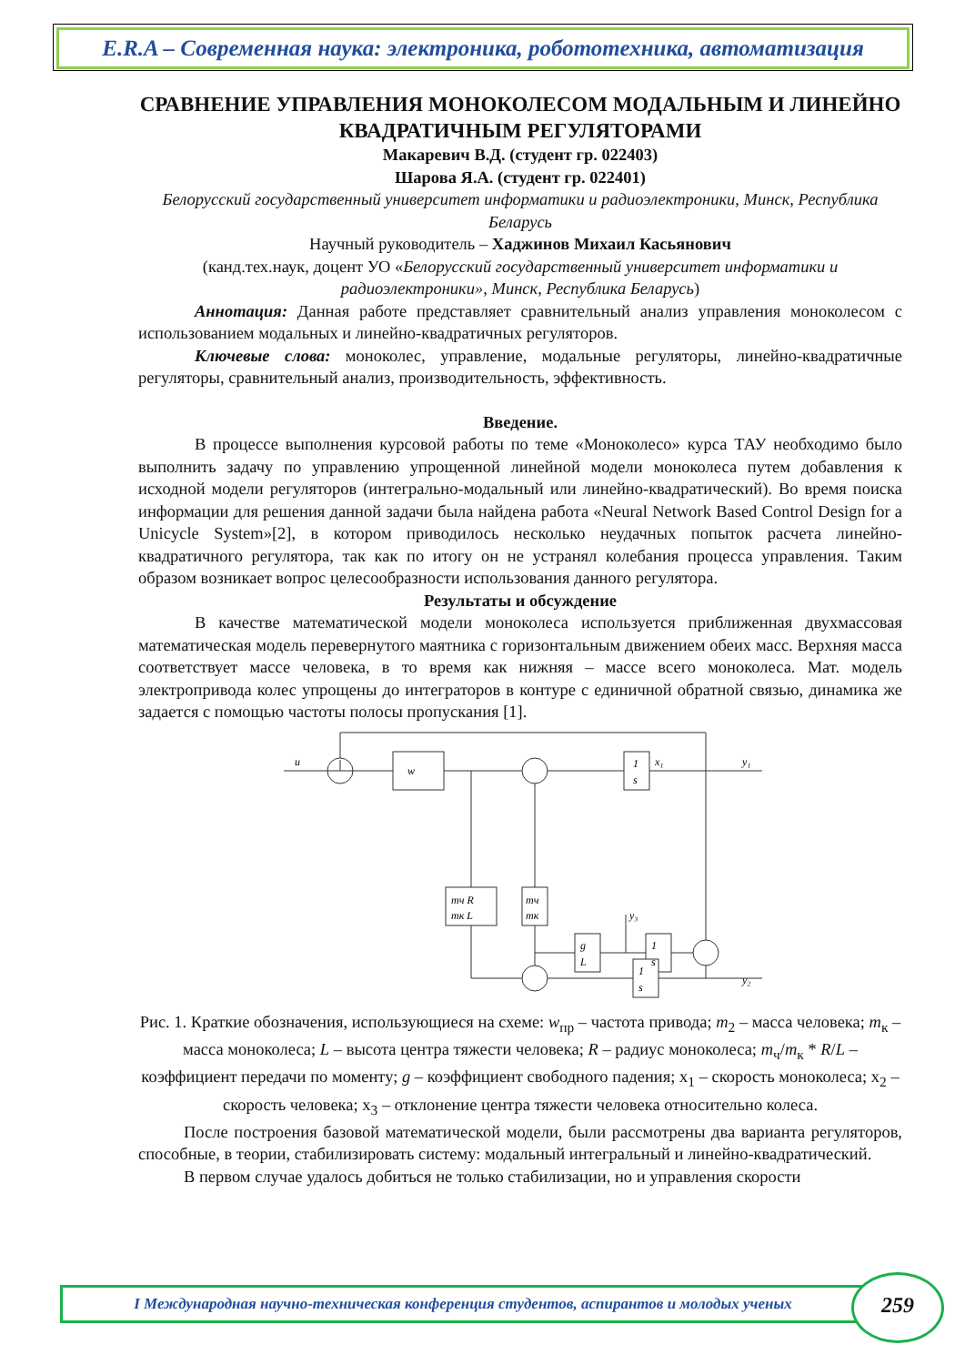E.R.A – Современная наука: электроника, робототехника, автоматизация
СРАВНЕНИЕ УПРАВЛЕНИЯ МОНОКОЛЕСОМ МОДАЛЬНЫМ И ЛИНЕЙНО КВАДРАТИЧНЫМ РЕГУЛЯТОРАМИ
Макаревич В.Д. (студент гр. 022403)
Шарова Я.А. (студент гр. 022401)
Белорусский государственный университет информатики и радиоэлектроники, Минск, Республика Беларусь
Научный руководитель – Хаджинов Михаил Касьянович
(канд.тех.наук, доцент УО «Белорусский государственный университет информатики и радиоэлектроники», Минск, Республика Беларусь)
Аннотация: Данная работе представляет сравнительный анализ управления моноколесом с использованием модальных и линейно-квадратичных регуляторов.
Ключевые слова: моноколес, управление, модальные регуляторы, линейно-квадратичные регуляторы, сравнительный анализ, производительность, эффективность.
Введение.
В процессе выполнения курсовой работы по теме «Моноколесо» курса ТАУ необходимо было выполнить задачу по управлению упрощенной линейной модели моноколеса путем добавления к исходной модели регуляторов (интегрально-модальный или линейно-квадратический). Во время поиска информации для решения данной задачи была найдена работа «Neural Network Based Control Design for a Unicycle System»[2], в котором приводилось несколько неудачных попыток расчета линейно-квадратичного регулятора, так как по итогу он не устранял колебания процесса управления. Таким образом возникает вопрос целесообразности использования данного регулятора.
Результаты и обсуждение
В качестве математической модели моноколеса используется приближенная двухмассовая математическая модель перевернутого маятника с горизонтальным движением обеих масс. Верхняя масса соответствует массе человека, в то время как нижняя – массе всего моноколеса. Мат. модель электропривода колес упрощены до интеграторов в контуре с единичной обратной связью, динамика же задается с помощью частоты полосы пропускания [1].
u
w
y₁
y₂
y₃
1
s
x₁
mч R
mк L
mч
mк
g
L
1
s
1
s
Рис. 1. Краткие обозначения, использующиеся на схеме: w<sub>пр</sub> – частота привода; m<sub>2</sub> – масса человека; m<sub>к</sub> – масса моноколеса; L – высота центра тяжести человека; R – радиус моноколеса; m<sub>ч</sub>/m<sub>к</sub> * R/L – коэффициент передачи по моменту; g – коэффициент свободного падения; x<sub>1</sub> – скорость моноколеса; x<sub>2</sub> – скорость человека; x<sub>3</sub> – отклонение центра тяжести человека относительно колеса.
После построения базовой математической модели, были рассмотрены два варианта регуляторов, способные, в теории, стабилизировать систему: модальный интегральный и линейно-квадратический.
В первом случае удалось добиться не только стабилизации, но и управления скорости
I Международная научно-техническая конференция студентов, аспирантов и молодых ученых 259